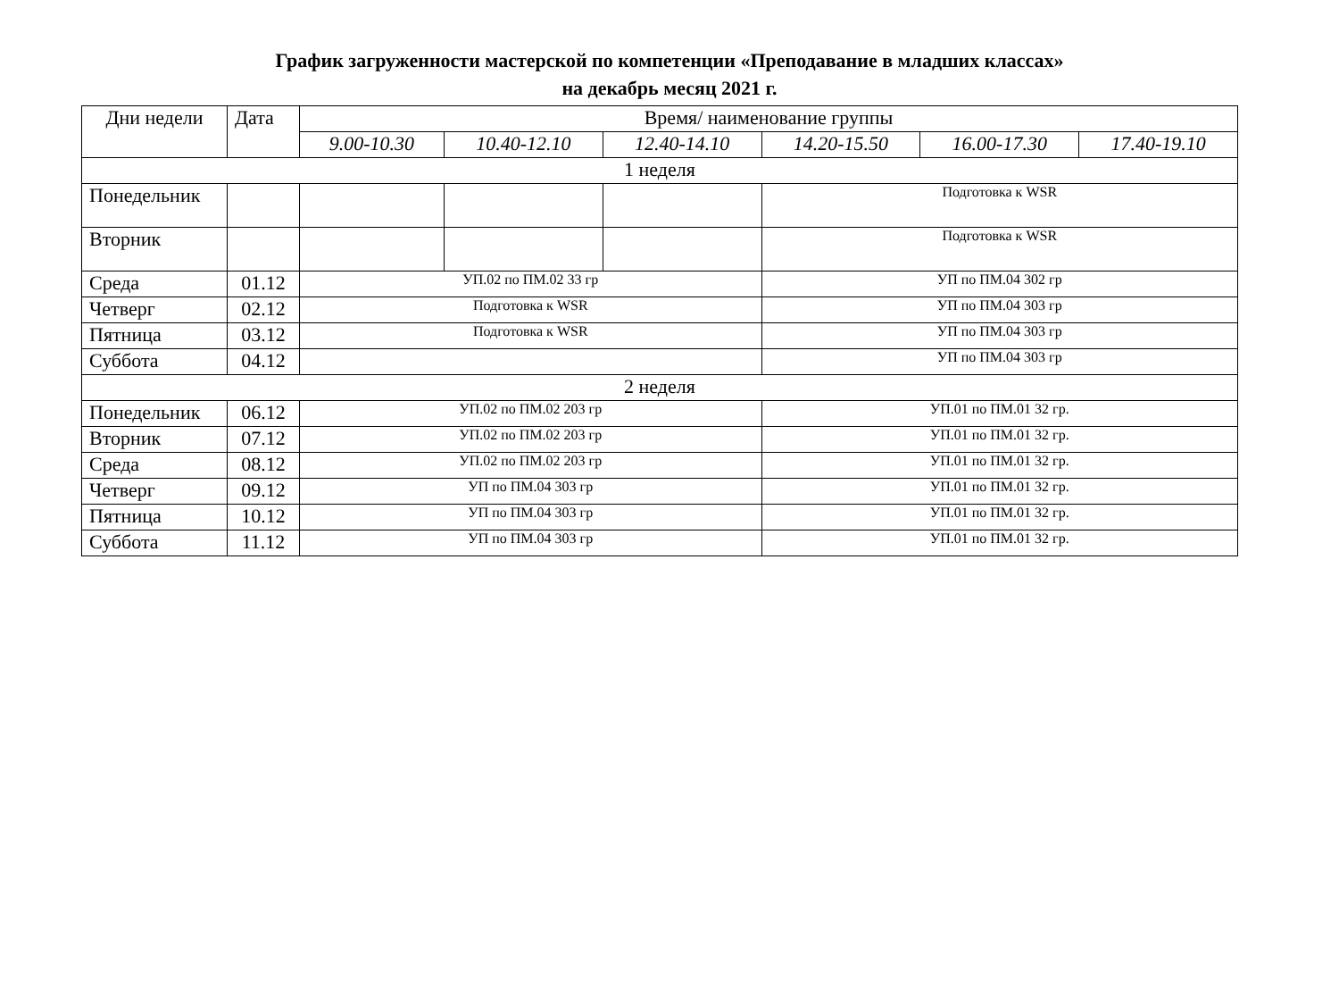График загруженности мастерской по компетенции «Преподавание в младших классах»
на декабрь месяц 2021 г.
| Дни недели | Дата | Время/ наименование группы | | | | | |
| --- | --- | --- | --- | --- | --- | --- | --- |
| | | 9.00-10.30 | 10.40-12.10 | 12.40-14.10 | 14.20-15.50 | 16.00-17.30 | 17.40-19.10 |
| 1 неделя | | | | | | | |
| Понедельник | | | | | Подготовка к WSR | | |
| Вторник | | | | | Подготовка к WSR | | |
| Среда | 01.12 | УП.02 по ПМ.02 33 гр | | | УП по ПМ.04 302 гр | | |
| Четверг | 02.12 | Подготовка к WSR | | | УП по ПМ.04 303 гр | | |
| Пятница | 03.12 | Подготовка к WSR | | | УП по ПМ.04 303 гр | | |
| Суббота | 04.12 | | | | УП по ПМ.04 303 гр | | |
| 2 неделя | | | | | | | |
| Понедельник | 06.12 | УП.02 по ПМ.02 203 гр | | | УП.01 по ПМ.01 32 гр. | | |
| Вторник | 07.12 | УП.02 по ПМ.02 203 гр | | | УП.01 по ПМ.01 32 гр. | | |
| Среда | 08.12 | УП.02 по ПМ.02 203 гр | | | УП.01 по ПМ.01 32 гр. | | |
| Четверг | 09.12 | УП по ПМ.04 303 гр | | | УП.01 по ПМ.01 32 гр. | | |
| Пятница | 10.12 | УП по ПМ.04 303 гр | | | УП.01 по ПМ.01 32 гр. | | |
| Суббота | 11.12 | УП по ПМ.04 303 гр | | | УП.01 по ПМ.01 32 гр. | | |